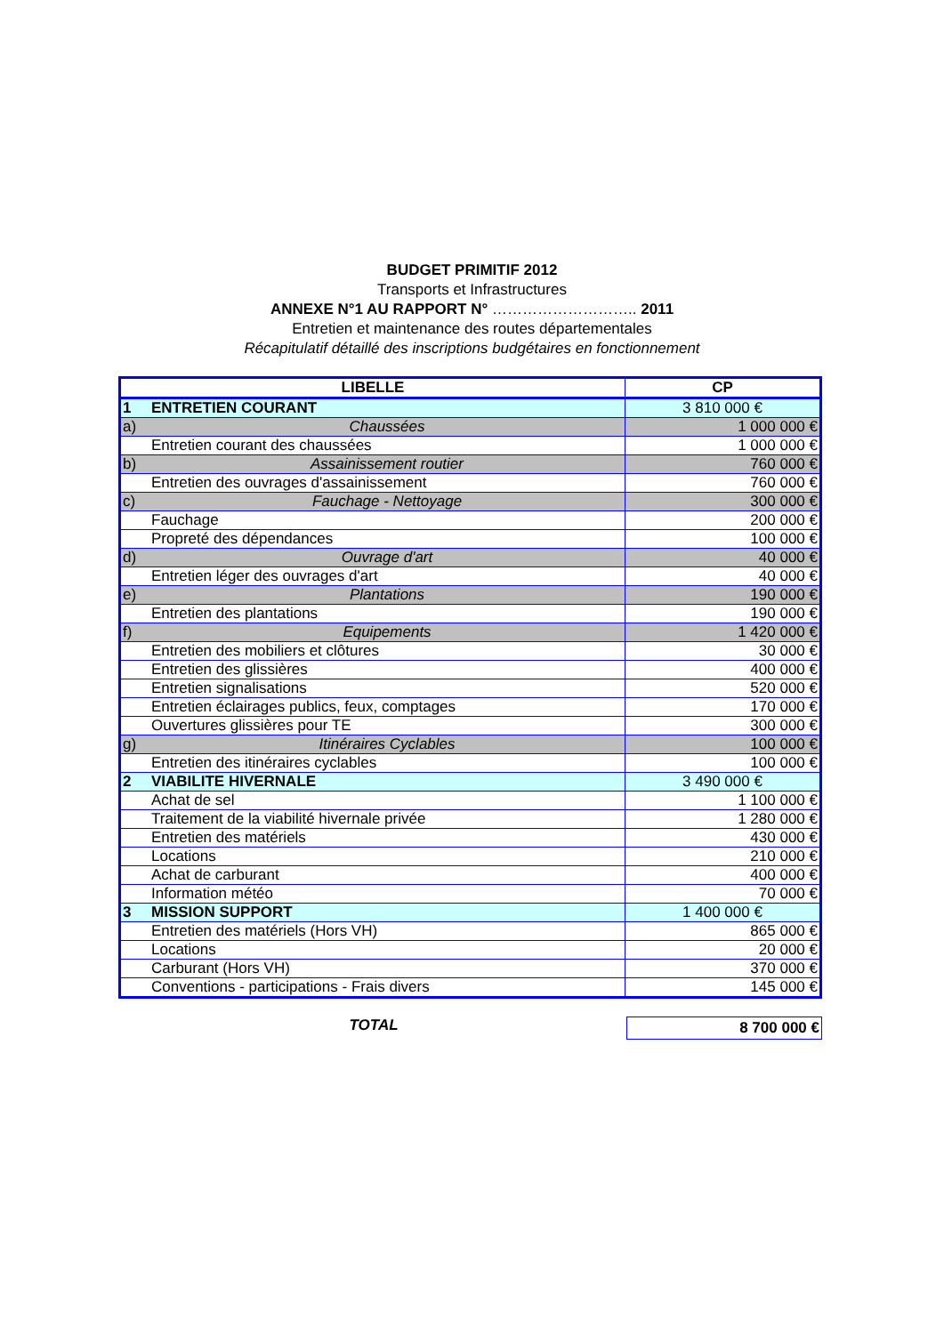BUDGET PRIMITIF 2012
Transports et Infrastructures
ANNEXE N°1 AU RAPPORT N° ……………………….. 2011
Entretien et maintenance des routes départementales
Récapitulatif détaillé des inscriptions budgétaires en fonctionnement
| LIBELLE | | CP |
| --- | --- | --- |
| 1 | ENTRETIEN COURANT | 3 810 000 € |
| a) | Chaussées | 1 000 000 € |
| | Entretien courant des chaussées | 1 000 000 € |
| b) | Assainissement routier | 760 000 € |
| | Entretien des ouvrages d'assainissement | 760 000 € |
| c) | Fauchage - Nettoyage | 300 000 € |
| | Fauchage | 200 000 € |
| | Propreté des dépendances | 100 000 € |
| d) | Ouvrage d'art | 40 000 € |
| | Entretien léger des ouvrages d'art | 40 000 € |
| e) | Plantations | 190 000 € |
| | Entretien des plantations | 190 000 € |
| f) | Equipements | 1 420 000 € |
| | Entretien des mobiliers et clôtures | 30 000 € |
| | Entretien des glissières | 400 000 € |
| | Entretien signalisations | 520 000 € |
| | Entretien éclairages publics, feux, comptages | 170 000 € |
| | Ouvertures glissières pour TE | 300 000 € |
| g) | Itinéraires Cyclables | 100 000 € |
| | Entretien des itinéraires cyclables | 100 000 € |
| 2 | VIABILITE HIVERNALE | 3 490 000 € |
| | Achat de sel | 1 100 000 € |
| | Traitement de la viabilité hivernale privée | 1 280 000 € |
| | Entretien des matériels | 430 000 € |
| | Locations | 210 000 € |
| | Achat de carburant | 400 000 € |
| | Information météo | 70 000 € |
| 3 | MISSION SUPPORT | 1 400 000 € |
| | Entretien des matériels (Hors VH) | 865 000 € |
| | Locations | 20 000 € |
| | Carburant (Hors VH) | 370 000 € |
| | Conventions - participations - Frais divers | 145 000 € |
TOTAL 8 700 000 €